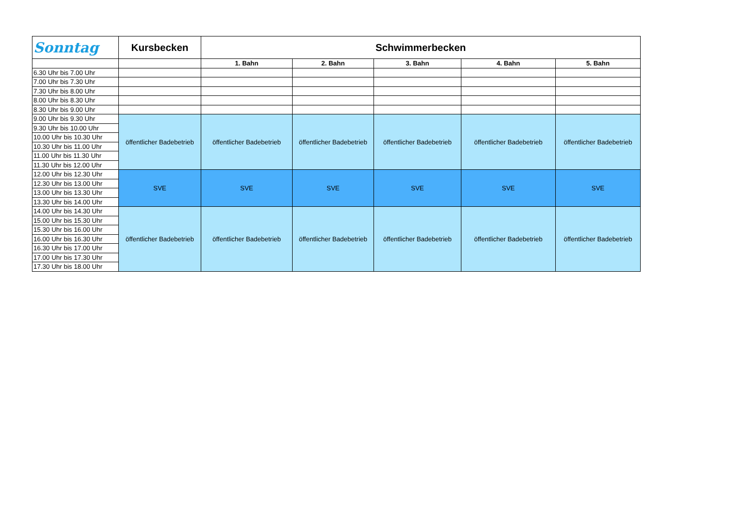| Sonntag | Kursbecken | Schwimmerbecken | | | | |
| --- | --- | --- | --- | --- | --- | --- |
| | | 1. Bahn | 2. Bahn | 3. Bahn | 4. Bahn | 5. Bahn |
| 6.30 Uhr bis 7.00 Uhr | | | | | | |
| 7.00 Uhr bis 7.30 Uhr | | | | | | |
| 7.30 Uhr bis 8.00 Uhr | | | | | | |
| 8.00 Uhr bis 8.30 Uhr | | | | | | |
| 8.30 Uhr bis 9.00 Uhr | | | | | | |
| 9.00 Uhr bis 9.30 Uhr | öffentlicher Badebetrieb | öffentlicher Badebetrieb | öffentlicher Badebetrieb | öffentlicher Badebetrieb | öffentlicher Badebetrieb | öffentlicher Badebetrieb |
| 9.30 Uhr bis 10.00 Uhr | | | | | | |
| 10.00 Uhr bis 10.30 Uhr | | | | | | |
| 10.30 Uhr bis 11.00 Uhr | | | | | | |
| 11.00 Uhr bis 11.30 Uhr | | | | | | |
| 11.30 Uhr bis 12.00 Uhr | | | | | | |
| 12.00 Uhr bis 12.30 Uhr | SVE | SVE | SVE | SVE | SVE | SVE |
| 12.30 Uhr bis 13.00 Uhr | | | | | | |
| 13.00 Uhr bis 13.30 Uhr | | | | | | |
| 13.30 Uhr bis 14.00 Uhr | | | | | | |
| 14.00 Uhr bis 14.30 Uhr | öffentlicher Badebetrieb | öffentlicher Badebetrieb | öffentlicher Badebetrieb | öffentlicher Badebetrieb | öffentlicher Badebetrieb | öffentlicher Badebetrieb |
| 15.00 Uhr bis 15.30 Uhr | | | | | | |
| 15.30 Uhr bis 16.00 Uhr | | | | | | |
| 16.00 Uhr bis 16.30 Uhr | | | | | | |
| 16.30 Uhr bis 17.00 Uhr | | | | | | |
| 17.00 Uhr bis 17.30 Uhr | | | | | | |
| 17.30 Uhr bis 18.00 Uhr | | | | | | |